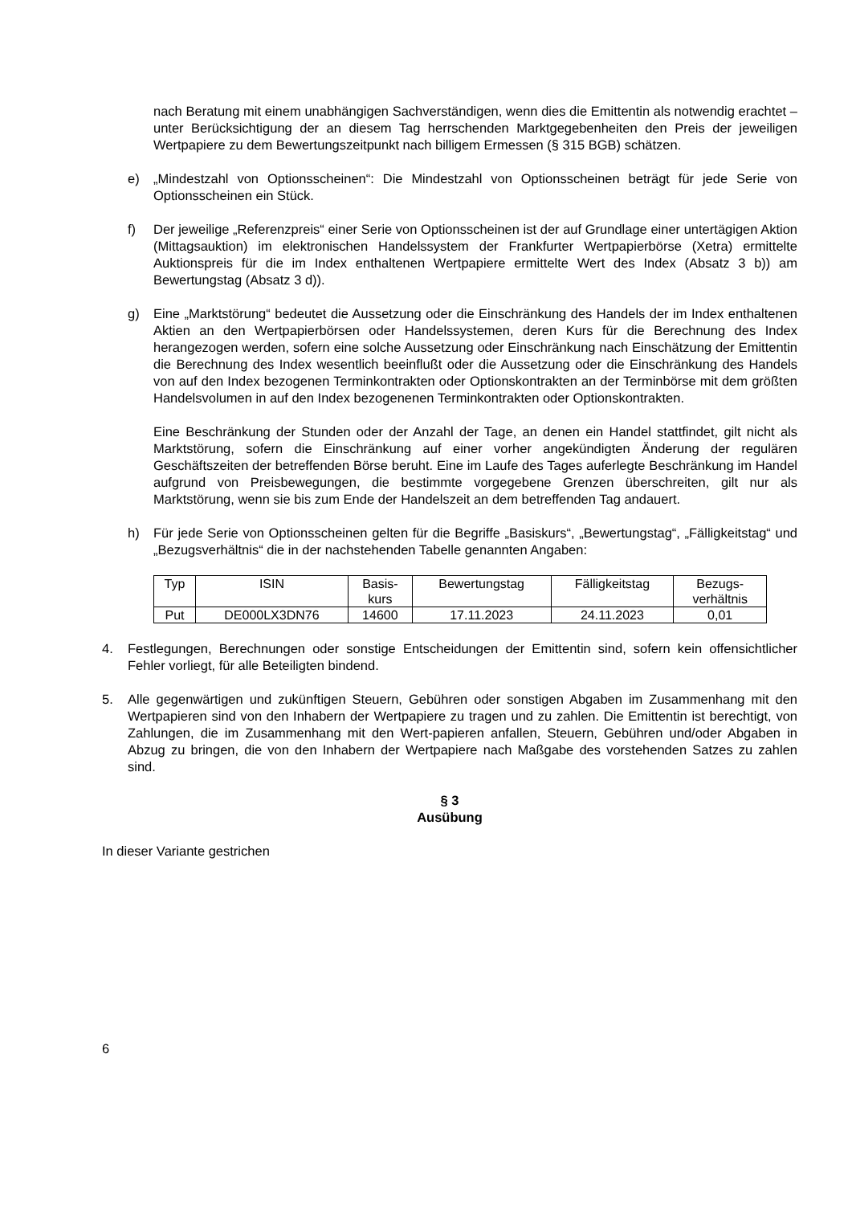nach Beratung mit einem unabhängigen Sachverständigen, wenn dies die Emittentin als notwendig erachtet – unter Berücksichtigung der an diesem Tag herrschenden Marktgegebenheiten den Preis der jeweiligen Wertpapiere zu dem Bewertungszeitpunkt nach billigem Ermessen (§ 315 BGB) schätzen.
e) „Mindestzahl von Optionsscheinen“: Die Mindestzahl von Optionsscheinen beträgt für jede Serie von Optionsscheinen ein Stück.
f) Der jeweilige „Referenzpreis“ einer Serie von Optionsscheinen ist der auf Grundlage einer untertägigen Aktion (Mittagsauktion) im elektronischen Handelssystem der Frankfurter Wertpapierbörse (Xetra) ermittelte Auktionspreis für die im Index enthaltenen Wertpapiere ermittelte Wert des Index (Absatz 3 b)) am Bewertungstag (Absatz 3 d)).
g) Eine „Marktstörung“ bedeutet die Aussetzung oder die Einschränkung des Handels der im Index enthaltenen Aktien an den Wertpapierbörsen oder Handelssystemen, deren Kurs für die Berechnung des Index herangezogen werden, sofern eine solche Aussetzung oder Einschränkung nach Einschätzung der Emittentin die Berechnung des Index wesentlich beeinflußt oder die Aussetzung oder die Einschränkung des Handels von auf den Index bezogenen Terminkontrakten oder Optionskontrakten an der Terminbörse mit dem größten Handelsvolumen in auf den Index bezogenenen Terminkontrakten oder Optionskontrakten.
Eine Beschränkung der Stunden oder der Anzahl der Tage, an denen ein Handel stattfindet, gilt nicht als Marktstörung, sofern die Einschränkung auf einer vorher angekündigten Änderung der regulären Geschäftszeiten der betreffenden Börse beruht. Eine im Laufe des Tages auferlegte Beschränkung im Handel aufgrund von Preisbewegungen, die bestimmte vorgegebene Grenzen überschreiten, gilt nur als Marktstörung, wenn sie bis zum Ende der Handelszeit an dem betreffenden Tag andauert.
h) Für jede Serie von Optionsscheinen gelten für die Begriffe „Basiskurs“, „Bewertungstag“, „Fälligkeitstag“ und „Bezugsverhältnis“ die in der nachstehenden Tabelle genannten Angaben:
| Typ | ISIN | Basis- kurs | Bewertungstag | Fälligkeitstag | Bezugs- verhältnis |
| --- | --- | --- | --- | --- | --- |
| Put | DE000LX3DN76 | 14600 | 17.11.2023 | 24.11.2023 | 0,01 |
4. Festlegungen, Berechnungen oder sonstige Entscheidungen der Emittentin sind, sofern kein offensichtlicher Fehler vorliegt, für alle Beteiligten bindend.
5. Alle gegenwärtigen und zukünftigen Steuern, Gebühren oder sonstigen Abgaben im Zusammenhang mit den Wertpapieren sind von den Inhabern der Wertpapiere zu tragen und zu zahlen. Die Emittentin ist berechtigt, von Zahlungen, die im Zusammenhang mit den Wert-papieren anfallen, Steuern, Gebühren und/oder Abgaben in Abzug zu bringen, die von den Inhabern der Wertpapiere nach Maßgabe des vorstehenden Satzes zu zahlen sind.
§ 3
Ausübung
In dieser Variante gestrichen
6